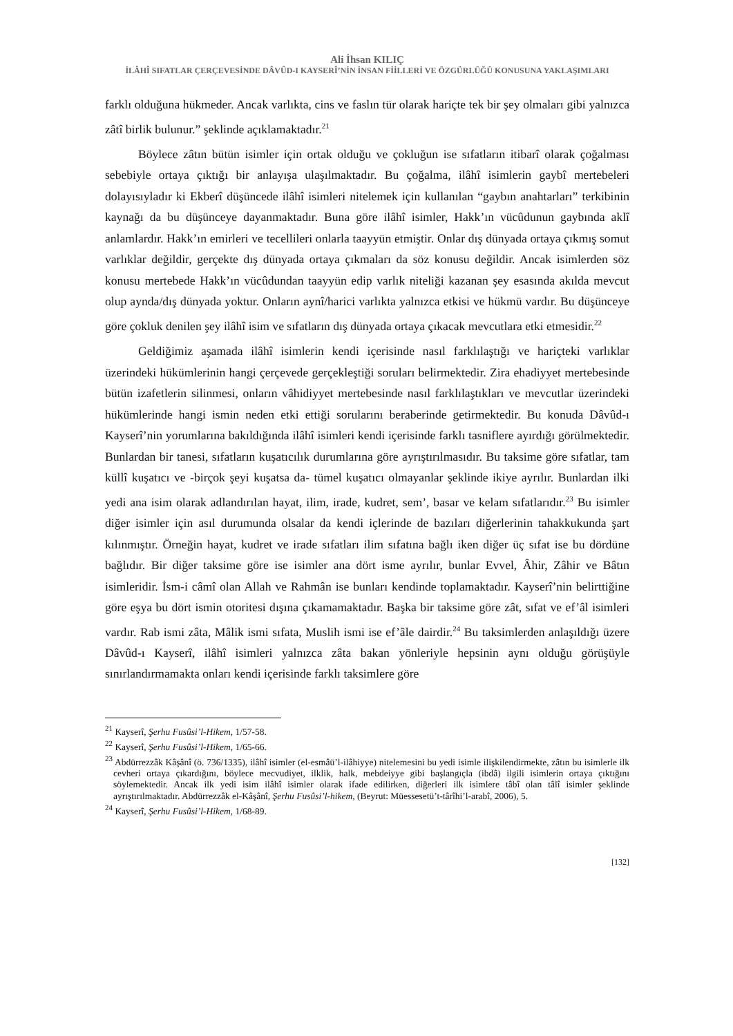Ali İhsan KILIÇ
İLÂHÎ SIFATLAR ÇERÇEVESİNDE DÂVÛD-I KAYSERÎ’NİN İNSAN FİİLLERİ VE ÖZGÜRLÜĞÜ KONUSUNA YAKLAŞIMLARI
farklı olduğuna hükmeder. Ancak varlıkta, cins ve faslın tür olarak hariçte tek bir şey olmaları gibi yalnızca zâtî birlik bulunur.” şeklinde açıklamaktadır.<sup>21</sup>
Böylece zâtın bütün isimler için ortak olduğu ve çokluğun ise sıfatların itibarî olarak çoğalması sebebiyle ortaya çıktığı bir anlayışa ulaşılmaktadır. Bu çoğalma, ilâhî isimlerin gaybî mertebeleri dolayısıyladır ki Ekberî düşüncede ilâhî isimleri nitelemek için kullanılan “gaybın anahtarları” terkibinin kaynağı da bu düşünceye dayanmaktadır. Buna göre ilâhî isimler, Hakk’ın vücûdunun gaybında aklî anlamlardır. Hakk’ın emirleri ve tecellileri onlarla taayyün etmiştir. Onlar dış dünyada ortaya çıkmış somut varlıklar değildir, gerçekte dış dünyada ortaya çıkmaları da söz konusu değildir. Ancak isimlerden söz konusu mertebede Hakk’ın vücûdundan taayyün edip varlık niteliği kazanan şey esasında akılda mevcut olup aynda/dış dünyada yoktur. Onların aynî/harici varlıkta yalnızca etkisi ve hükmü vardır. Bu düşünceye göre çokluk denilen şey ilâhî isim ve sıfatların dış dünyada ortaya çıkacak mevcutlara etki etmesidir.<sup>22</sup>
Geldiğimiz aşamada ilâhî isimlerin kendi içerisinde nasıl farklılaştığı ve hariçteki varlıklar üzerindeki hükümlerinin hangi çerçevede gerçekleştiği soruları belirmektedir. Zira ehadiyyet mertebesinde bütün izafetlerin silinmesi, onların vâhidiyyet mertebesinde nasıl farklılaştıkları ve mevcutlar üzerindeki hükümlerinde hangi ismin neden etki ettiği sorularını beraberinde getirmektedir. Bu konuda Dâvûd-ı Kayserî’nin yorumlarına bakıldığında ilâhî isimleri kendi içerisinde farklı tasniflere ayırdığı görülmektedir. Bunlardan bir tanesi, sıfatların kuşatıcılık durumlarına göre ayrıştırılmasıdır. Bu taksime göre sıfatlar, tam küllî kuşatıcı ve -birçok şeyi kuşatsa da- tümel kuşatıcı olmayanlar şeklinde ikiye ayrılır. Bunlardan ilki yedi ana isim olarak adlandırılan hayat, ilim, irade, kudret, sem’, basar ve kelam sıfatlarıdır.<sup>23</sup> Bu isimler diğer isimler için asıl durumunda olsalar da kendi içlerinde de bazıları diğerlerinin tahakkukunda şart kılınmıştır. Örneğin hayat, kudret ve irade sıfatları ilim sıfatına bağlı iken diğer üç sıfat ise bu dördüne bağlıdır. Bir diğer taksime göre ise isimler ana dört isme ayrılır, bunlar Evvel, Âhir, Zâhir ve Bâtın isimleridir. İsm-i câmî olan Allah ve Rahmân ise bunları kendinde toplamaktadır. Kayserî’nin belirttiğine göre eşya bu dört ismin otoritesi dışına çıkamamaktadır. Başka bir taksime göre zât, sıfat ve ef’âl isimleri vardır. Rab ismi zâta, Mâlik ismi sıfata, Muslih ismi ise ef’âle dairdir.<sup>24</sup> Bu taksimlerden anlaşıldığı üzere Dâvûd-ı Kayserî, ilâhî isimleri yalnızca zâta bakan yönleriyle hepsinin aynı olduğu görüşüyle sınırlandırmamakta onları kendi içerisinde farklı taksimlere göre
<sup>21</sup> Kayserî, Şerhu Fusûsi’l-Hikem, 1/57-58.
<sup>22</sup> Kayserî, Şerhu Fusûsi’l-Hikem, 1/65-66.
<sup>23</sup> Abdürrezzâk Kâşânî (ö. 736/1335), ilâhî isimler (el-esmâü’l-ilâhiyye) nitelemesini bu yedi isimle ilişkilendirmekte, zâtın bu isimlerle ilk cevheri ortaya çıkardığını, böylece mecvudiyet, ilklik, halk, mebdeiyye gibi başlangıçla (ibdâ) ilgili isimlerin ortaya çıktığını söylemektedir. Ancak ilk yedi isim ilâhî isimler olarak ifade edilirken, diğerleri ilk isimlere tâbî olan tâlî isimler şeklinde ayrıştırılmaktadır. Abdürrezzâk el-Kâşânî, Şerhu Fusûsi’l-hikem, (Beyrut: Müessesetü’t-târîhi’l-arabî, 2006), 5.
<sup>24</sup> Kayserî, Şerhu Fusûsi’l-Hikem, 1/68-89.
[132]